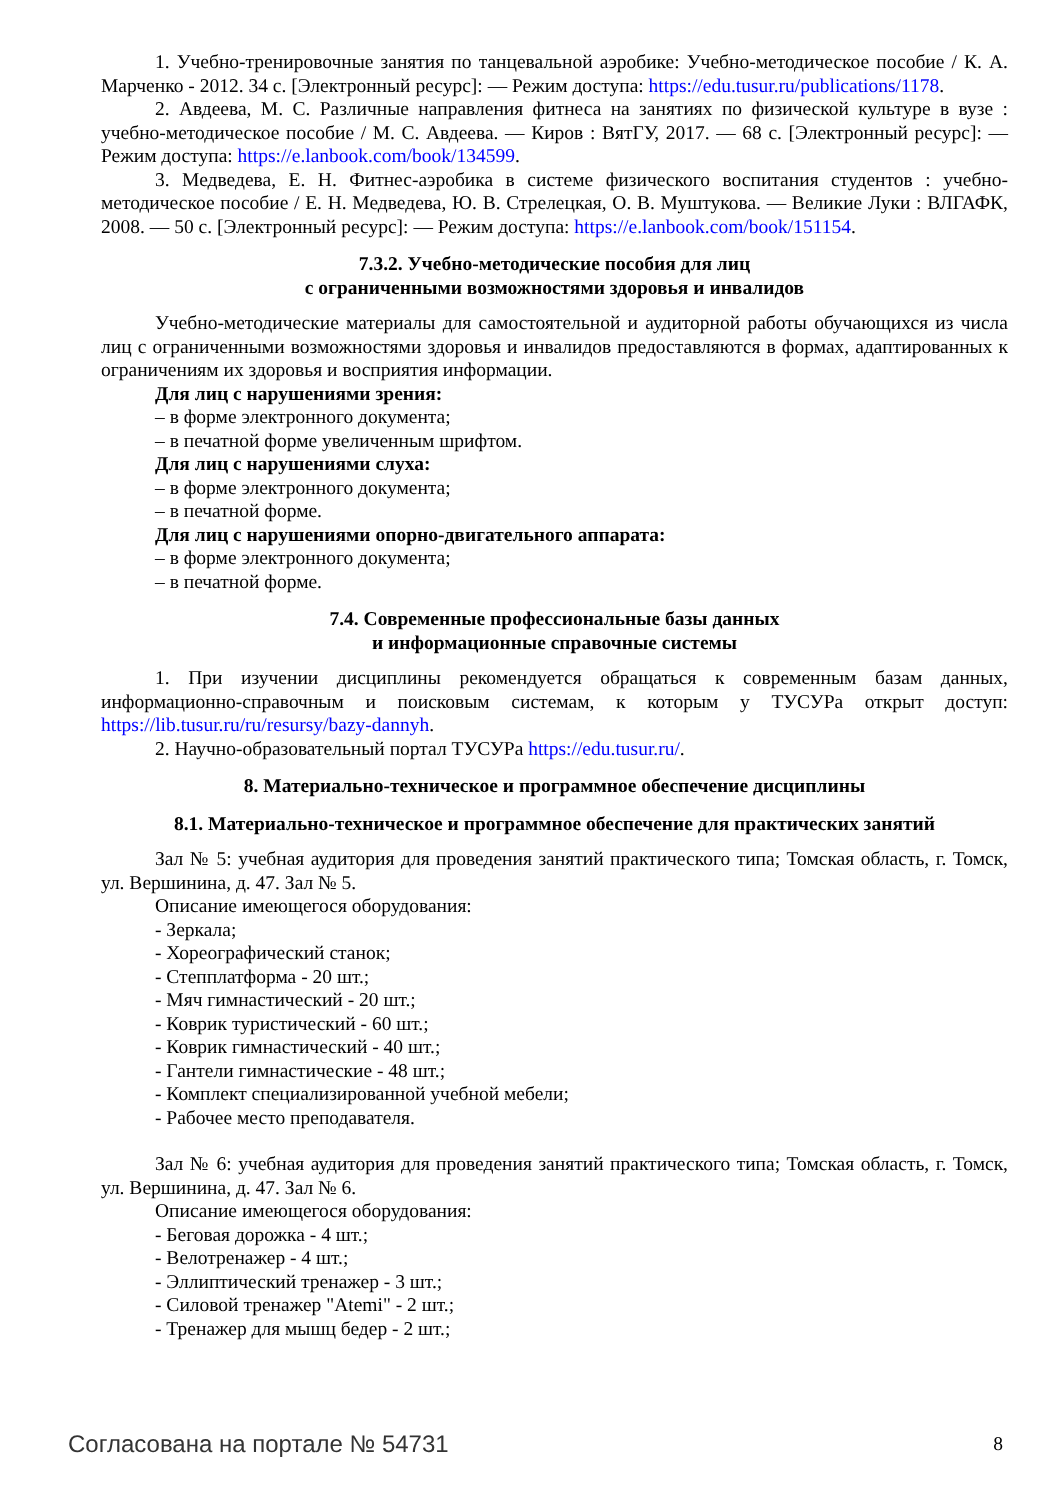1. Учебно-тренировочные занятия по танцевальной аэробике: Учебно-методическое пособие / К. А. Марченко - 2012. 34 с. [Электронный ресурс]: — Режим доступа: https://edu.tusur.ru/publications/1178.
2. Авдеева, М. С. Различные направления фитнеса на занятиях по физической культуре в вузе : учебно-методическое пособие / М. С. Авдеева. — Киров : ВятГУ, 2017. — 68 с. [Электронный ресурс]: — Режим доступа: https://e.lanbook.com/book/134599.
3. Медведева, Е. Н. Фитнес-аэробика в системе физического воспитания студентов : учебно-методическое пособие / Е. Н. Медведева, Ю. В. Стрелецкая, О. В. Муштукова. — Великие Луки : ВЛГАФК, 2008. — 50 с. [Электронный ресурс]: — Режим доступа: https://e.lanbook.com/book/151154.
7.3.2. Учебно-методические пособия для лиц
с ограниченными возможностями здоровья и инвалидов
Учебно-методические материалы для самостоятельной и аудиторной работы обучающихся из числа лиц с ограниченными возможностями здоровья и инвалидов предоставляются в формах, адаптированных к ограничениям их здоровья и восприятия информации.
Для лиц с нарушениями зрения:
– в форме электронного документа;
– в печатной форме увеличенным шрифтом.
Для лиц с нарушениями слуха:
– в форме электронного документа;
– в печатной форме.
Для лиц с нарушениями опорно-двигательного аппарата:
– в форме электронного документа;
– в печатной форме.
7.4. Современные профессиональные базы данных
и информационные справочные системы
1. При изучении дисциплины рекомендуется обращаться к современным базам данных, информационно-справочным и поисковым системам, к которым у ТУСУРа открыт доступ: https://lib.tusur.ru/ru/resursy/bazy-dannyh.
2. Научно-образовательный портал ТУСУРа https://edu.tusur.ru/.
8. Материально-техническое и программное обеспечение дисциплины
8.1. Материально-техническое и программное обеспечение для практических занятий
Зал № 5: учебная аудитория для проведения занятий практического типа; Томская область, г. Томск, ул. Вершинина, д. 47. Зал № 5.
Описание имеющегося оборудования:
- Зеркала;
- Хореографический станок;
- Степплатформа - 20 шт.;
- Мяч гимнастический - 20 шт.;
- Коврик туристический - 60 шт.;
- Коврик гимнастический - 40 шт.;
- Гантели гимнастические - 48 шт.;
- Комплект специализированной учебной мебели;
- Рабочее место преподавателя.
Зал № 6: учебная аудитория для проведения занятий практического типа; Томская область, г. Томск, ул. Вершинина, д. 47. Зал № 6.
Описание имеющегося оборудования:
- Беговая дорожка - 4 шт.;
- Велотренажер - 4 шт.;
- Эллиптический тренажер - 3 шт.;
- Силовой тренажер "Atemi" - 2 шт.;
- Тренажер для мышц бедер - 2 шт.;
Согласована на портале № 54731 8